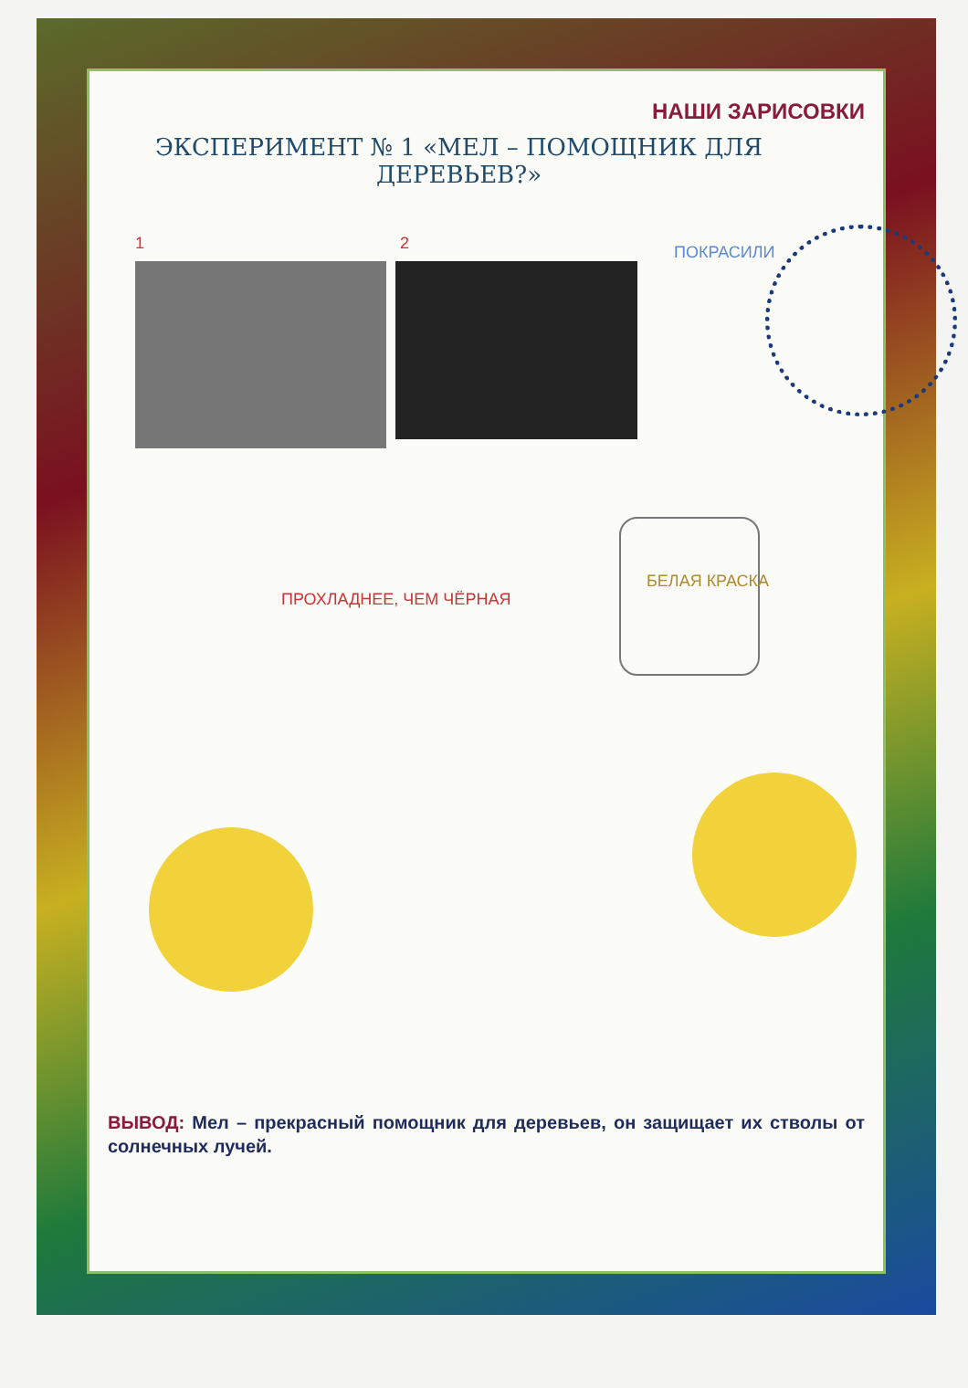НАШИ ЗАРИСОВКИ
ЭКСПЕРИМЕНТ № 1 «МЕЛ – ПОМОЩНИК ДЛЯ ДЕРЕВЬЕВ?»
1 2 ПОКРАСИЛИ
БЕЛАЯ КРАСКА
ПРОХЛАДНЕЕ, ЧЕМ ЧЁРНАЯ
ВЫВОД: Мел – прекрасный помощник для деревьев, он защищает их стволы от солнечных лучей.